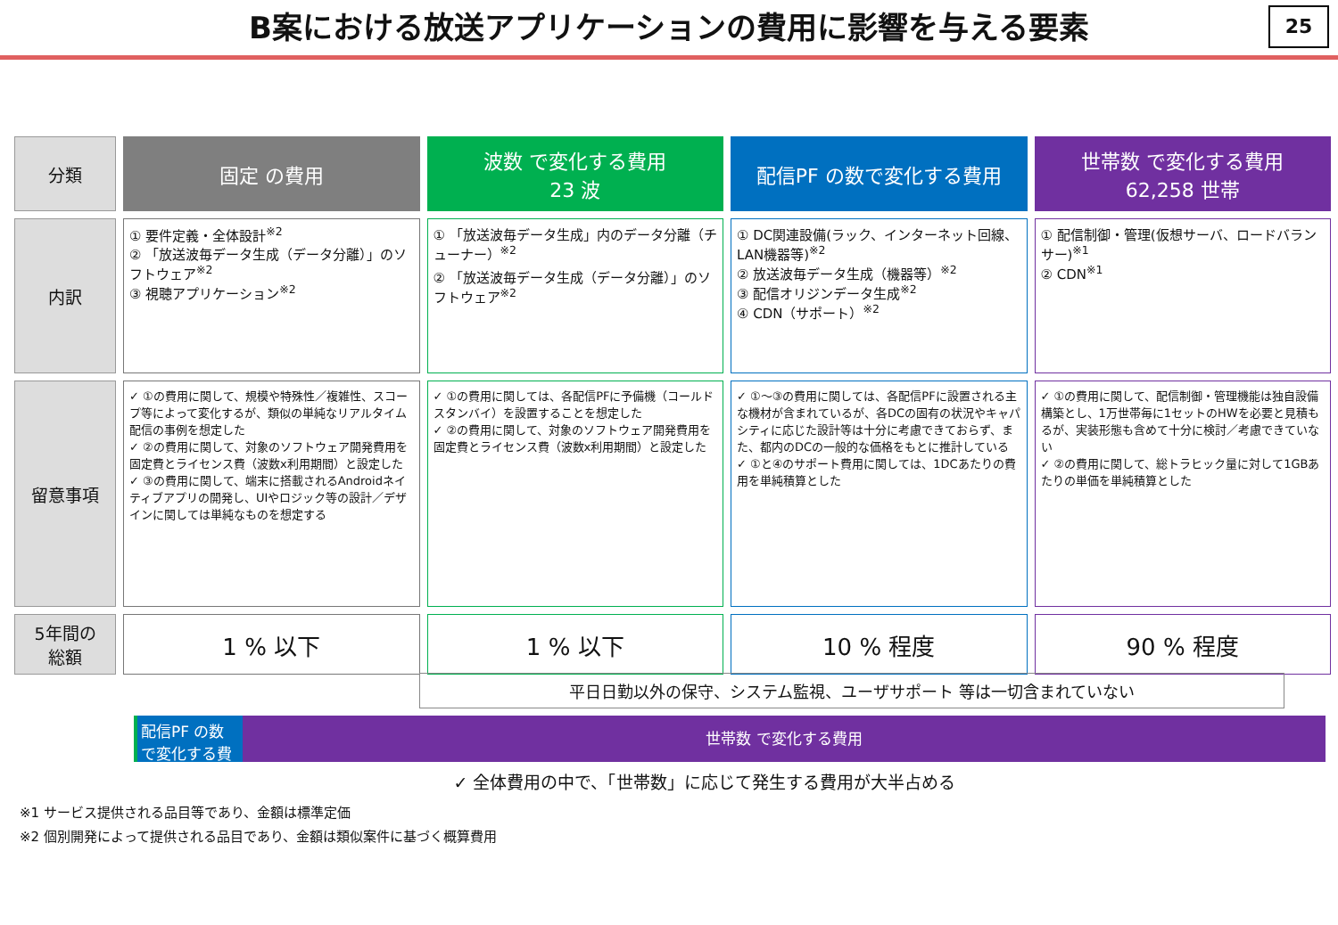B案における放送アプリケーションの費用に影響を与える要素
25
| 分類 | 固定 の費用 | 波数 で変化する費用 23 波 | 配信PF の数で変化する費用 | 世帯数 で変化する費用 62,258 世帯 |
| --- | --- | --- | --- | --- |
| 内訳 | ① 要件定義・全体設計<sup>※2</sup> ② 「放送波毎データ生成（データ分離）」のソフトウェア<sup>※2</sup> ③ 視聴アプリケーション<sup>※2</sup> | ① 「放送波毎データ生成」内のデータ分離（チューナー）<sup>※2</sup> ② 「放送波毎データ生成（データ分離）」のソフトウェア<sup>※2</sup> | ① DC関連設備(ラック、インターネット回線、LAN機器等)<sup>※2</sup> ② 放送波毎データ生成（機器等）<sup>※2</sup> ③ 配信オリジンデータ生成<sup>※2</sup> ④ CDN（サポート）<sup>※2</sup> | ① 配信制御・管理(仮想サーバ、ロードバランサー)<sup>※1</sup> ② CDN<sup>※1</sup> |
| 留意事項 | ✓ ①の費用に関して、規模や特殊性／複雑性、スコープ等によって変化するが、類似の単純なリアルタイム配信の事例を想定した ✓ ②の費用に関して、対象のソフトウェア開発費用を固定費とライセンス費（波数x利用期間）と設定した ✓ ③の費用に関して、端末に搭載されるAndroidネイティブアプリの開発し、UIやロジック等の設計／デザインに関しては単純なものを想定する | ✓ ①の費用に関しては、各配信PFに予備機（コールドスタンバイ）を設置することを想定した ✓ ②の費用に関して、対象のソフトウェア開発費用を固定費とライセンス費（波数x利用期間）と設定した | ✓ ①〜③の費用に関しては、各配信PFに設置される主な機材が含まれているが、各DCの固有の状況やキャパシティに応じた設計等は十分に考慮できておらず、また、都内のDCの一般的な価格をもとに推計している ✓ ①と④のサポート費用に関しては、1DCあたりの費用を単純積算とした | ✓ ①の費用に関して、配信制御・管理機能は独自設備構築とし、1万世帯毎に1セットのHWを必要と見積もるが、実装形態も含めて十分に検討／考慮できていない ✓ ②の費用に関して、総トラヒック量に対して1GBあたりの単価を単純積算とした |
| 5年間の 総額 | 1 % 以下 | 1 % 以下 | 10 % 程度 | 90 % 程度 |
平日日勤以外の保守、システム監視、ユーザサポート 等は一切含まれていない
配信PF の数で変化する費用
世帯数 で変化する費用
✓ 全体費用の中で、「世帯数」に応じて発生する費用が大半占める
※1 サービス提供される品目等であり、金額は標準定価
※2 個別開発によって提供される品目であり、金額は類似案件に基づく概算費用